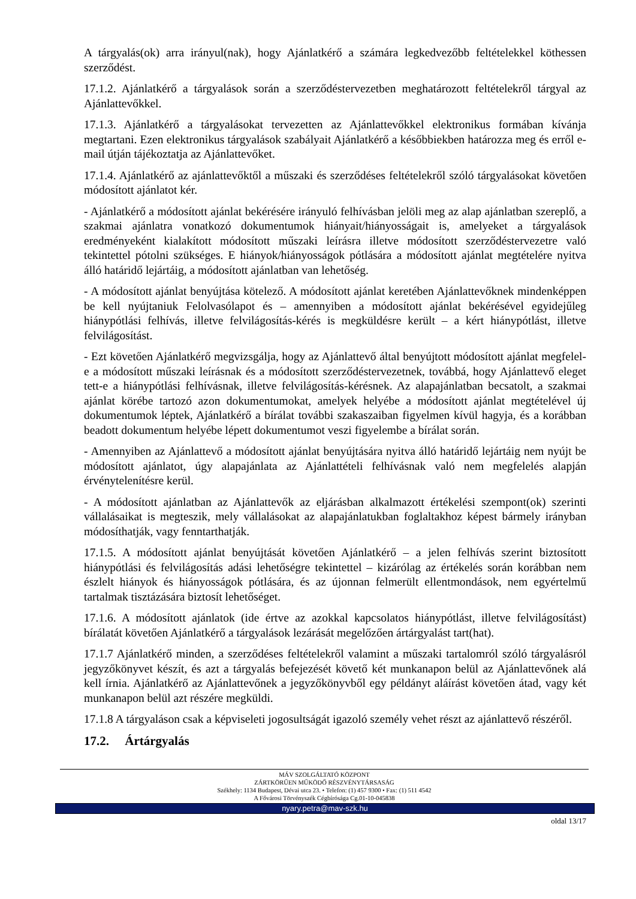A tárgyalás(ok) arra irányul(nak), hogy Ajánlatkérő a számára legkedvezőbb feltételekkel köthessen szerződést.
17.1.2. Ajánlatkérő a tárgyalások során a szerződéstervezetben meghatározott feltételekről tárgyal az Ajánlattevőkkel.
17.1.3. Ajánlatkérő a tárgyalásokat tervezetten az Ajánlattevőkkel elektronikus formában kívánja megtartani. Ezen elektronikus tárgyalások szabályait Ajánlatkérő a későbbiekben határozza meg és erről e-mail útján tájékoztatja az Ajánlattevőket.
17.1.4. Ajánlatkérő az ajánlattevőktől a műszaki és szerződéses feltételekről szóló tárgyalásokat követően módosított ajánlatot kér.
- Ajánlatkérő a módosított ajánlat bekérésére irányuló felhívásban jelöli meg az alap ajánlatban szereplő, a szakmai ajánlatra vonatkozó dokumentumok hiányait/hiányosságait is, amelyeket a tárgyalások eredményeként kialakított módosított műszaki leírásra illetve módosított szerződéstervezetre való tekintettel pótolni szükséges. E hiányok/hiányosságok pótlására a módosított ajánlat megtételére nyitva álló határidő lejártáig, a módosított ajánlatban van lehetőség.
- A módosított ajánlat benyújtása kötelező. A módosított ajánlat keretében Ajánlattevőknek mindenképpen be kell nyújtaniuk Felolvasólapot és – amennyiben a módosított ajánlat bekérésével egyidejűleg hiánypótlási felhívás, illetve felvilágosítás-kérés is megküldésre került – a kért hiánypótlást, illetve felvilágosítást.
- Ezt követően Ajánlatkérő megvizsgálja, hogy az Ajánlattevő által benyújtott módosított ajánlat megfelel-e a módosított műszaki leírásnak és a módosított szerződéstervezetnek, továbbá, hogy Ajánlattevő eleget tett-e a hiánypótlási felhívásnak, illetve felvilágosítás-kérésnek. Az alapajánlatban becsatolt, a szakmai ajánlat körébe tartozó azon dokumentumokat, amelyek helyébe a módosított ajánlat megtételével új dokumentumok léptek, Ajánlatkérő a bírálat további szakaszaiban figyelmen kívül hagyja, és a korábban beadott dokumentum helyébe lépett dokumentumot veszi figyelembe a bírálat során.
- Amennyiben az Ajánlattevő a módosított ajánlat benyújtására nyitva álló határidő lejártáig nem nyújt be módosított ajánlatot, úgy alapajánlata az Ajánlattételi felhívásnak való nem megfelelés alapján érvénytelenítésre kerül.
- A módosított ajánlatban az Ajánlattevők az eljárásban alkalmazott értékelési szempont(ok) szerinti vállalásaikat is megteszik, mely vállalásokat az alapajánlatukban foglaltakhoz képest bármely irányban módosíthatják, vagy fenntarthatják.
17.1.5. A módosított ajánlat benyújtását követően Ajánlatkérő – a jelen felhívás szerint biztosított hiánypótlási és felvilágosítás adási lehetőségre tekintettel – kizárólag az értékelés során korábban nem észlelt hiányok és hiányosságok pótlására, és az újonnan felmerült ellentmondások, nem egyértelmű tartalmak tisztázására biztosít lehetőséget.
17.1.6. A módosított ajánlatok (ide értve az azokkal kapcsolatos hiánypótlást, illetve felvilágosítást) bírálatát követően Ajánlatkérő a tárgyalások lezárását megelőzően ártárgyalást tart(hat).
17.1.7 Ajánlatkérő minden, a szerződéses feltételekről valamint a műszaki tartalomról szóló tárgyalásról jegyzőkönyvet készít, és azt a tárgyalás befejezését követő két munkanapon belül az Ajánlattevőnek alá kell írnia. Ajánlatkérő az Ajánlattevőnek a jegyzőkönyvből egy példányt aláírást követően átad, vagy két munkanapon belül azt részére megküldi.
17.1.8 A tárgyaláson csak a képviseleti jogosultságát igazoló személy vehet részt az ajánlattevő részéről.
17.2. Ártárgyalás
MÁV SZOLGÁLTATÓ KÖZPONT
ZÁRTKÖRŰEN MŰKÖDŐ RÉSZVÉNYTÁRSASÁG
Székhely: 1134 Budapest, Dévai utca 23. • Telefon: (1) 457 9300 • Fax: (1) 511 4542
A Fővárosi Törvényszék Cégbírósága Cg.01-10-045838
nyary.petra@mav-szk.hu
oldal 13/17